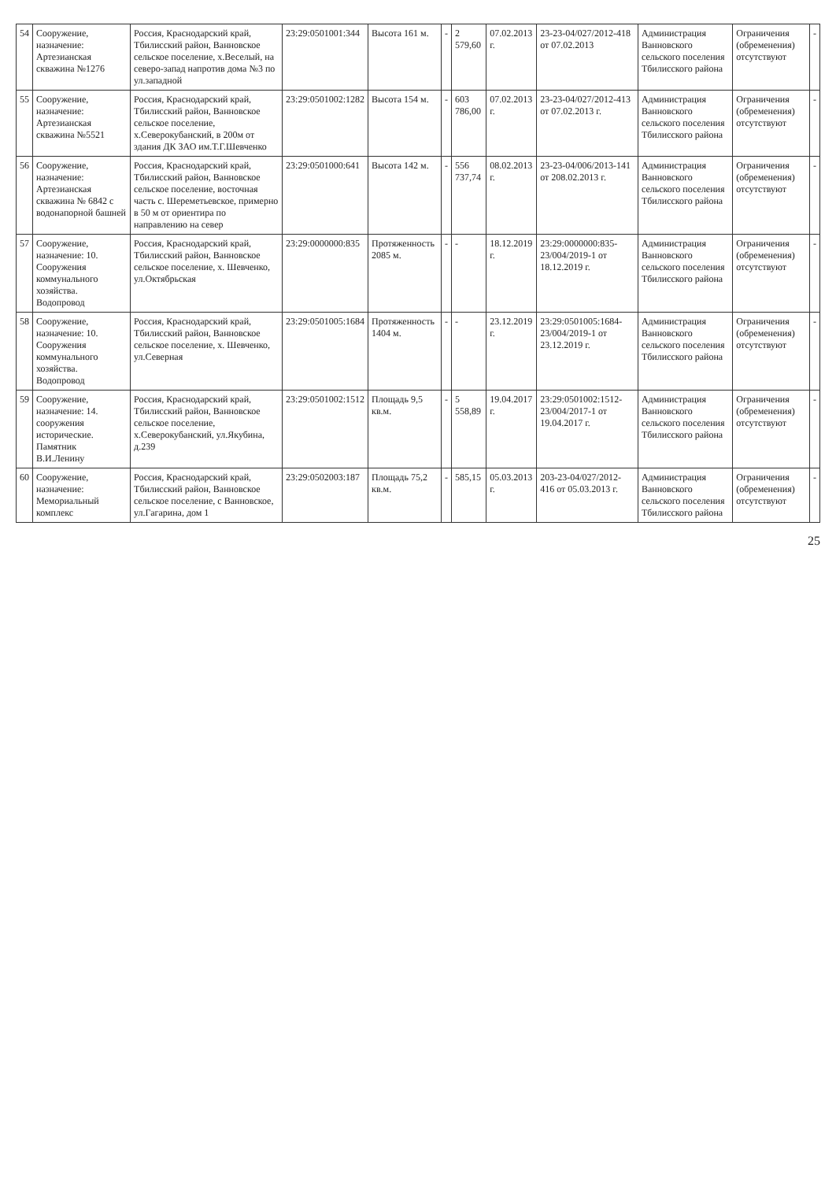| 54 | Сооружение, назначение: Артезианская скважина №1276 | Россия, Краснодарский край, Тбилисский район, Ванновское сельское поселение, х.Веселый, на северо-запад напротив дома №3 по ул.западной | 23:29:0501001:344 | Высота 161 м. | - | 2 579,60 | 07.02.2013 г. | 23-23-04/027/2012-418 от 07.02.2013 | Администрация Ванновского сельского поселения Тбилисского района | Ограничения (обременения) отсутствуют | - |
| 55 | Сооружение, назначение: Артезианская скважина №5521 | Россия, Краснодарский край, Тбилисский район, Ванновское сельское поселение, х.Северокубанский, в 200м от здания ДК ЗАО им.Т.Г.Шевченко | 23:29:0501002:1282 | Высота 154 м. | - | 603 786,00 | 07.02.2013 г. | 23-23-04/027/2012-413 от 07.02.2013 г. | Администрация Ванновского сельского поселения Тбилисского района | Ограничения (обременения) отсутствуют | - |
| 56 | Сооружение, назначение: Артезианская скважина № 6842 с водонапорной башней | Россия, Краснодарский край, Тбилисский район, Ванновское сельское поселение, восточная часть с. Шереметьевское, примерно в 50 м от ориентира по направлению на север | 23:29:0501000:641 | Высота 142 м. | - | 556 737,74 | 08.02.2013 г. | 23-23-04/006/2013-141 от 208.02.2013 г. | Администрация Ванновского сельского поселения Тбилисского района | Ограничения (обременения) отсутствуют | - |
| 57 | Сооружение, назначение: 10. Сооружения коммунального хозяйства. Водопровод | Россия, Краснодарский край, Тбилисский район, Ванновское сельское поселение, х. Шевченко, ул.Октябрьская | 23:29:0000000:835 | Протяженность 2085 м. | - | - | 18.12.2019 г. | 23:29:0000000:835-23/004/2019-1 от 18.12.2019 г. | Администрация Ванновского сельского поселения Тбилисского района | Ограничения (обременения) отсутствуют | - |
| 58 | Сооружение, назначение: 10. Сооружения коммунального хозяйства. Водопровод | Россия, Краснодарский край, Тбилисский район, Ванновское сельское поселение, х. Шевченко, ул.Северная | 23:29:0501005:1684 | Протяженность 1404 м. | - | - | 23.12.2019 г. | 23:29:0501005:1684-23/004/2019-1 от 23.12.2019 г. | Администрация Ванновского сельского поселения Тбилисского района | Ограничения (обременения) отсутствуют | - |
| 59 | Сооружение, назначение: 14. сооружения исторические. Памятник В.И.Ленину | Россия, Краснодарский край, Тбилисский район, Ванновское сельское поселение, х.Северокубанский, ул.Якубина, д.239 | 23:29:0501002:1512 | Площадь 9,5 кв.м. | - | 5 558,89 | 19.04.2017 г. | 23:29:0501002:1512-23/004/2017-1 от 19.04.2017 г. | Администрация Ванновского сельского поселения Тбилисского района | Ограничения (обременения) отсутствуют | - |
| 60 | Сооружение, назначение: Мемориальный комплекс | Россия, Краснодарский край, Тбилисский район, Ванновское сельское поселение, с Ванновское, ул.Гагарина, дом 1 | 23:29:0502003:187 | Площадь 75,2 кв.м. | - | 585,15 | 05.03.2013 г. | 203-23-04/027/2012-416 от 05.03.2013 г. | Администрация Ванновского сельского поселения Тбилисского района | Ограничения (обременения) отсутствуют | - |
25